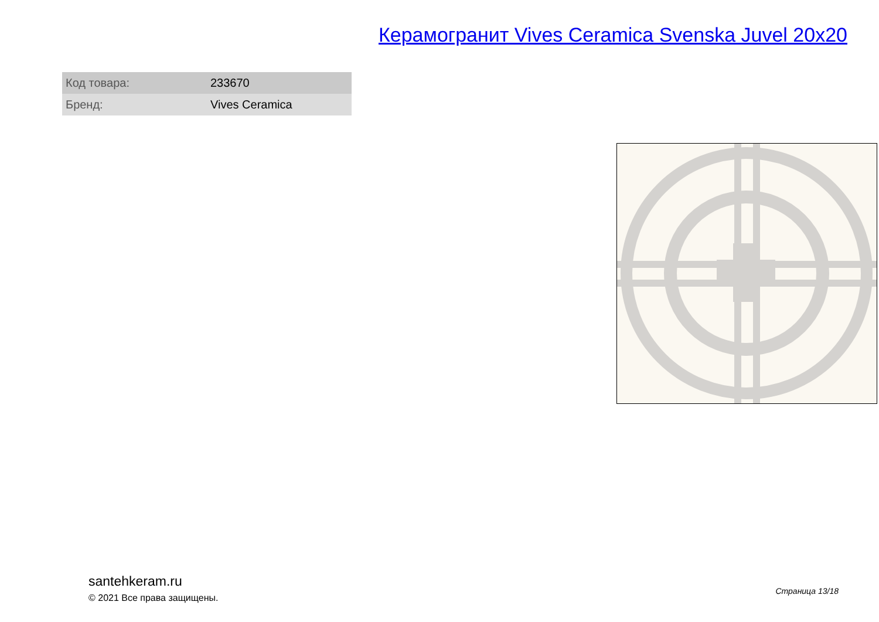Керамогранит Vives Ceramica Svenska Juvel 20x20
| Код товара: | 233670 |
| Бренд: | Vives Ceramica |
santehkeram.ru
© 2021 Все права защищены.
Страница 13/18